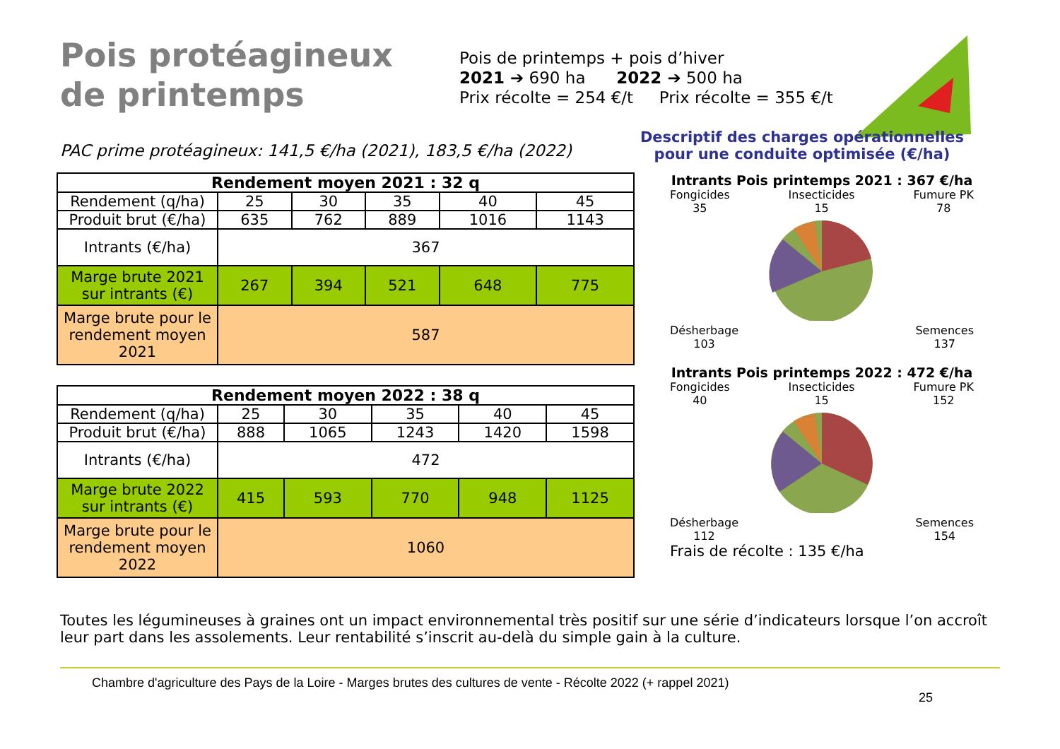Pois protéagineux de printemps
Pois de printemps + pois d’hiver
2021 ➔ 690 ha 2022 ➔ 500 ha
Prix récolte = 254 €/t Prix récolte = 355 €/t
PAC prime protéagineux: 141,5 €/ha (2021), 183,5 €/ha (2022)
Descriptif des charges opérationnelles pour une conduite optimisée (€/ha)
| Rendement moyen 2021 : 32 q | | | | | |
| --- | --- | --- | --- | --- | --- |
| Rendement (q/ha) | 25 | 30 | 35 | 40 | 45 |
| Produit brut (€/ha) | 635 | 762 | 889 | 1016 | 1143 |
| Intrants (€/ha) | 367 | | | | |
| Marge brute 2021 sur intrants (€) | 267 | 394 | 521 | 648 | 775 |
| Marge brute pour le rendement moyen 2021 | 587 | | | | |
| Rendement moyen 2022 : 38 q | | | | | |
| --- | --- | --- | --- | --- | --- |
| Rendement (q/ha) | 25 | 30 | 35 | 40 | 45 |
| Produit brut (€/ha) | 888 | 1065 | 1243 | 1420 | 1598 |
| Intrants (€/ha) | 472 | | | | |
| Marge brute 2022 sur intrants (€) | 415 | 593 | 770 | 948 | 1125 |
| Marge brute pour le rendement moyen 2022 | 1060 | | | | |
Intrants Pois printemps 2021 : 367 €/ha
Fongicides
35 Insecticides
15 Fumure PK
78
Désherbage
103 Semences
137
Intrants Pois printemps 2022 : 472 €/ha
Fongicides
40 Insecticides
15 Fumure PK
152
Désherbage
112 Semences
154
Frais de récolte : 135 €/ha
Toutes les légumineuses à graines ont un impact environnemental très positif sur une série d’indicateurs lorsque l’on accroît leur part dans les assolements. Leur rentabilité s’inscrit au-delà du simple gain à la culture.
Chambre d'agriculture des Pays de la Loire - Marges brutes des cultures de vente - Récolte 2022 (+ rappel 2021)
25